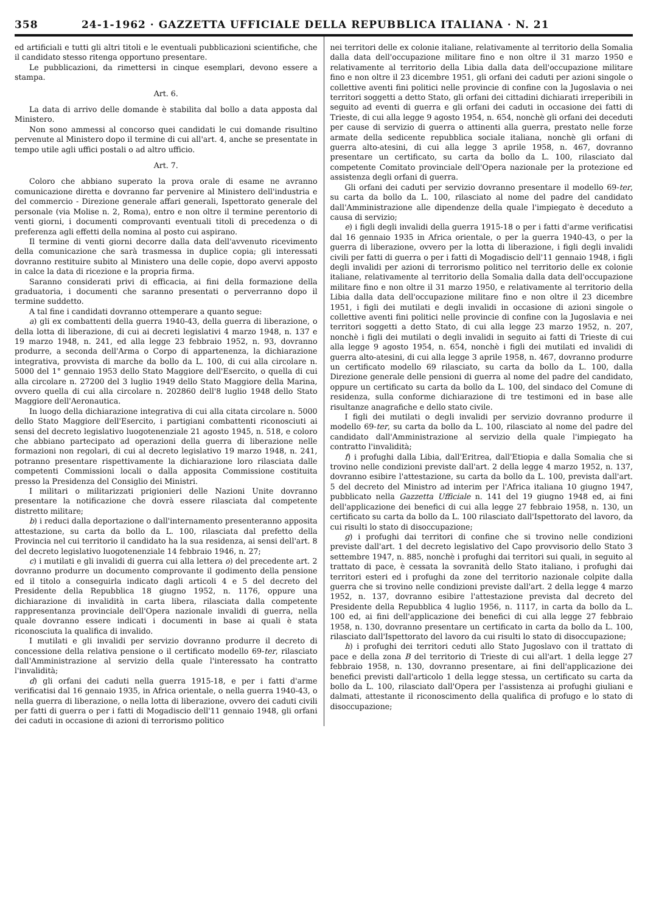358 24-1-1962 · GAZZETTA UFFICIALE DELLA REPUBBLICA ITALIANA · N. 21
ed artificiali e tutti gli altri titoli e le eventuali pubblicazioni scientifiche, che il candidato stesso ritenga opportuno presentare.
Le pubblicazioni, da rimettersi in cinque esemplari, devono essere a stampa.
Art. 6.
La data di arrivo delle domande è stabilita dal bollo a data apposta dal Ministero.
Non sono ammessi al concorso quei candidati le cui domande risultino pervenute al Ministero dopo il termine di cui all'art. 4, anche se presentate in tempo utile agli uffici postali o ad altro ufficio.
Art. 7.
Coloro che abbiano superato la prova orale di esame ne avranno comunicazione diretta e dovranno far pervenire al Ministero dell'industria e del commercio - Direzione generale affari generali, Ispettorato generale del personale (via Molise n. 2, Roma), entro e non oltre il termine perentorio di venti giorni, i documenti comprovanti eventuali titoli di precedenza o di preferenza agli effetti della nomina al posto cui aspirano.
Il termine di venti giorni decorre dalla data dell'avvenuto ricevimento della comunicazione che sarà trasmessa in duplice copia; gli interessati dovranno restituire subito al Ministero una delle copie, dopo avervi apposto in calce la data di ricezione e la propria firma.
Saranno considerati privi di efficacia, ai fini della formazione della graduatoria, i documenti che saranno presentati o perverranno dopo il termine suddetto.
A tal fine i candidati dovranno ottemperare a quanto segue:
a) gli ex combattenti della guerra 1940-43, della guerra di liberazione, o della lotta di liberazione, di cui ai decreti legislativi 4 marzo 1948, n. 137 e 19 marzo 1948, n. 241, ed alla legge 23 febbraio 1952, n. 93, dovranno produrre, a seconda dell'Arma o Corpo di appartenenza, la dichiarazione integrativa, provvista di marche da bollo da L. 100, di cui alla circolare n. 5000 del 1° gennaio 1953 dello Stato Maggiore dell'Esercito, o quella di cui alla circolare n. 27200 del 3 luglio 1949 dello Stato Maggiore della Marina, ovvero quella di cui alla circolare n. 202860 dell'8 luglio 1948 dello Stato Maggiore dell'Aeronautica.
In luogo della dichiarazione integrativa di cui alla citata circolare n. 5000 dello Stato Maggiore dell'Esercito, i partigiani combattenti riconosciuti ai sensi del decreto legislativo luogotenenziale 21 agosto 1945, n. 518, e coloro che abbiano partecipato ad operazioni della guerra di liberazione nelle formazioni non regolari, di cui al decreto legislativo 19 marzo 1948, n. 241, potranno presentare rispettivamente la dichiarazione loro rilasciata dalle competenti Commissioni locali o dalla apposita Commissione costituita presso la Presidenza del Consiglio dei Ministri.
I militari o militarizzati prigionieri delle Nazioni Unite dovranno presentare la notificazione che dovrà essere rilasciata dal competente distretto militare;
b) i reduci dalla deportazione o dall'internamento presenteranno apposita attestazione, su carta da bollo da L. 100, rilasciata dal prefetto della Provincia nel cui territorio il candidato ha la sua residenza, ai sensi dell'art. 8 del decreto legislativo luogotenenziale 14 febbraio 1946, n. 27;
c) i mutilati e gli invalidi di guerra cui alla lettera o) del precedente art. 2 dovranno produrre un documento comprovante il godimento della pensione ed il titolo a conseguirla indicato dagli articoli 4 e 5 del decreto del Presidente della Repubblica 18 giugno 1952, n. 1176, oppure una dichiarazione di invalidità in carta libera, rilasciata dalla competente rappresentanza provinciale dell'Opera nazionale invalidi di guerra, nella quale dovranno essere indicati i documenti in base ai quali è stata riconosciuta la qualifica di invalido.
I mutilati e gli invalidi per servizio dovranno produrre il decreto di concessione della relativa pensione o il certificato modello 69-ter, rilasciato dall'Amministrazione al servizio della quale l'interessato ha contratto l'invalidità;
d) gli orfani dei caduti nella guerra 1915-18, e per i fatti d'arme verificatisi dal 16 gennaio 1935, in Africa orientale, o nella guerra 1940-43, o nella guerra di liberazione, o nella lotta di liberazione, ovvero dei caduti civili per fatti di guerra o per i fatti di Mogadiscio dell'11 gennaio 1948, gli orfani dei caduti in occasione di azioni di terrorismo politico
nei territori delle ex colonie italiane, relativamente al territorio della Somalia dalla data dell'occupazione militare fino e non oltre il 31 marzo 1950 e relativamente al territorio della Libia dalla data dell'occupazione militare fino e non oltre il 23 dicembre 1951, gli orfani dei caduti per azioni singole o collettive aventi fini politici nelle provincie di confine con la Jugoslavia o nei territori soggetti a detto Stato, gli orfani dei cittadini dichiarati irreperibili in seguito ad eventi di guerra e gli orfani dei caduti in occasione dei fatti di Trieste, di cui alla legge 9 agosto 1954, n. 654, nonchè gli orfani dei deceduti per cause di servizio di guerra o attinenti alla guerra, prestato nelle forze armate della sedicente repubblica sociale italiana, nonchè gli orfani di guerra alto-atesini, di cui alla legge 3 aprile 1958, n. 467, dovranno presentare un certificato, su carta da bollo da L. 100, rilasciato dal competente Comitato provinciale dell'Opera nazionale per la protezione ed assistenza degli orfani di guerra.
Gli orfani dei caduti per servizio dovranno presentare il modello 69-ter, su carta da bollo da L. 100, rilasciato al nome del padre del candidato dall'Amministrazione alle dipendenze della quale l'impiegato è deceduto a causa di servizio;
e) i figli degli invalidi della guerra 1915-18 o per i fatti d'arme verificatisi dal 16 gennaio 1935 in Africa orientale, o per la guerra 1940-43, o per la guerra di liberazione, ovvero per la lotta di liberazione, i figli degli invalidi civili per fatti di guerra o per i fatti di Mogadiscio dell'11 gennaio 1948, i figli degli invalidi per azioni di terrorismo politico nel territorio delle ex colonie italiane, relativamente al territorio della Somalia dalla data dell'occupazione militare fino e non oltre il 31 marzo 1950, e relativamente al territorio della Libia dalla data dell'occupazione militare fino e non oltre il 23 dicembre 1951, i figli dei mutilati e degli invalidi in occasione di azioni singole o collettive aventi fini politici nelle provincie di confine con la Jugoslavia e nei territori soggetti a detto Stato, di cui alla legge 23 marzo 1952, n. 207, nonchè i figli dei mutilati o degli invalidi in seguito ai fatti di Trieste di cui alla legge 9 agosto 1954, n. 654, nonchè i figli dei mutilati ed invalidi di guerra alto-atesini, di cui alla legge 3 aprile 1958, n. 467, dovranno produrre un certificato modello 69 rilasciato, su carta da bollo da L. 100, dalla Direzione generale delle pensioni di guerra al nome del padre del candidato, oppure un certificato su carta da bollo da L. 100, del sindaco del Comune di residenza, sulla conforme dichiarazione di tre testimoni ed in base alle risultanze anagrafiche e dello stato civile.
I figli dei mutilati o degli invalidi per servizio dovranno produrre il modello 69-ter, su carta da bollo da L. 100, rilasciato al nome del padre del candidato dall'Amministrazione al servizio della quale l'impiegato ha contratto l'invalidità;
f) i profughi dalla Libia, dall'Eritrea, dall'Etiopia e dalla Somalia che si trovino nelle condizioni previste dall'art. 2 della legge 4 marzo 1952, n. 137, dovranno esibire l'attestazione, su carta da bollo da L. 100, prevista dall'art. 5 del decreto del Ministro ad interim per l'Africa italiana 10 giugno 1947, pubblicato nella Gazzetta Ufficiale n. 141 del 19 giugno 1948 ed, ai fini dell'applicazione dei benefici di cui alla legge 27 febbraio 1958, n. 130, un certificato su carta da bollo da L. 100 rilasciato dall'Ispettorato del lavoro, da cui risulti lo stato di disoccupazione;
g) i profughi dai territori di confine che si trovino nelle condizioni previste dall'art. 1 del decreto legislativo del Capo provvisorio dello Stato 3 settembre 1947, n. 885, nonchè i profughi dai territori sui quali, in seguito al trattato di pace, è cessata la sovranità dello Stato italiano, i profughi dai territori esteri ed i profughi da zone del territorio nazionale colpite dalla guerra che si trovino nelle condizioni previste dall'art. 2 della legge 4 marzo 1952, n. 137, dovranno esibire l'attestazione prevista dal decreto del Presidente della Repubblica 4 luglio 1956, n. 1117, in carta da bollo da L. 100 ed, ai fini dell'applicazione dei benefici di cui alla legge 27 febbraio 1958, n. 130, dovranno presentare un certificato in carta da bollo da L. 100, rilasciato dall'Ispettorato del lavoro da cui risulti lo stato di disoccupazione;
h) i profughi dei territori ceduti allo Stato Jugoslavo con il trattato di pace e della zona B del territorio di Trieste di cui all'art. 1 della legge 27 febbraio 1958, n. 130, dovranno presentare, ai fini dell'applicazione dei benefici previsti dall'articolo 1 della legge stessa, un certificato su carta da bollo da L. 100, rilasciato dall'Opera per l'assistenza ai profughi giuliani e dalmati, attestante il riconoscimento della qualifica di profugo e lo stato di disoccupazione;